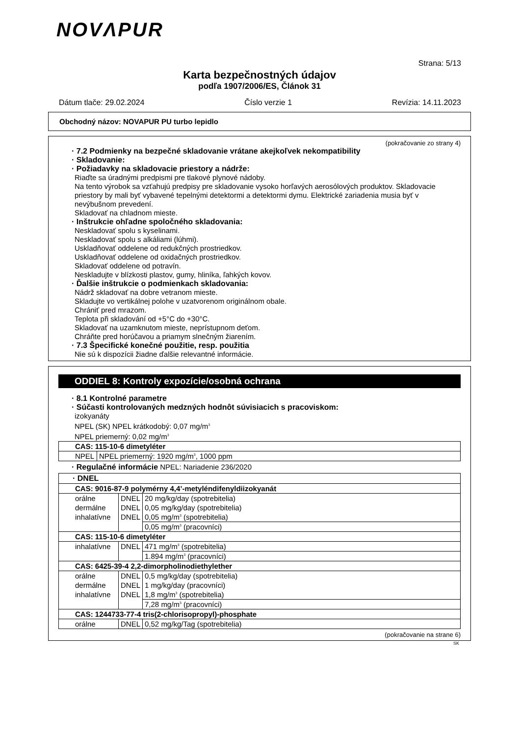NOVΛPUR
Strana: 5/13
Karta bezpečnostných údajov
podľa 1907/2006/ES, Článok 31
Dátum tlače: 29.02.2024 Číslo verzie 1 Revízia: 14.11.2023
Obchodný názov: NOVAPUR PU turbo lepidlo
(pokračovanie zo strany 4)
· 7.2 Podmienky na bezpečné skladovanie vrátane akejkoľvek nekompatibility
· Skladovanie:
· Požiadavky na skladovacie priestory a nádrže:
Riaďte sa úradnými predpismi pre tlakové plynové nádoby.
Na tento výrobok sa vzťahujú predpisy pre skladovanie vysoko horľavých aerosólových produktov. Skladovacie priestory by mali byť vybavené tepelnými detektormi a detektormi dymu. Elektrické zariadenia musia byť v nevýbušnom prevedení.
Skladovať na chladnom mieste.
· Inštrukcie ohľadne spoločného skladovania:
Neskladovať spolu s kyselinami.
Neskladovať spolu s alkáliami (lúhmi).
Uskladňovať oddelene od redukčných prostriedkov.
Uskladňovať oddelene od oxidačných prostriedkov.
Skladovať oddelene od potravín.
Neskladujte v blízkosti plastov, gumy, hliníka, ľahkých kovov.
· Ďalšie inštrukcie o podmienkach skladovania:
Nádrž skladovať na dobre vetranom mieste.
Skladujte vo vertikálnej polohe v uzatvorenom originálnom obale.
Chrániť pred mrazom.
Teplota při skladování od +5°C do +30°C.
Skladovať na uzamknutom mieste, neprístupnom deťom.
Chráňte pred horúčavou a priamym slnečným žiarením.
· 7.3 Špecifické konečné použitie, resp. použitia
Nie sú k dispozícii žiadne ďalšie relevantné informácie.
ODDIEL 8: Kontroly expozície/osobná ochrana
· 8.1 Kontrolné parametre
· Súčasti kontrolovaných medzných hodnôt súvisiacich s pracoviskom:
izokyanáty
NPEL (SK) NPEL krátkodobý: 0,07 mg/m<sup>3</sup>
NPEL priemerný: 0,02 mg/m<sup>3</sup>
| CAS: 115-10-6 dimetyléter | |
| NPEL | NPEL priemerný: 1920 mg/m<sup>3</sup>, 1000 ppm |
· Regulačné informácie NPEL: Nariadenie 236/2020
| · DNEL | | |
| CAS: 9016-87-9 polymérny 4,4’-metyléndifenyldiizokyanát | | |
| orálne | DNEL | 20 mg/kg/day (spotrebitelia) |
| dermálne | DNEL | 0,05 mg/kg/day (spotrebitelia) |
| inhalatívne | DNEL | 0,05 mg/m<sup>3</sup> (spotrebitelia) |
| | | 0,05 mg/m<sup>3</sup> (pracovníci) |
| CAS: 115-10-6 dimetyléter | | |
| inhalatívne | DNEL | 471 mg/m<sup>3</sup> (spotrebitelia) |
| | | 1.894 mg/m<sup>3</sup> (pracovníci) |
| CAS: 6425-39-4 2,2-dimorpholinodiethylether | | |
| orálne | DNEL | 0,5 mg/kg/day (spotrebitelia) |
| dermálne | DNEL | 1 mg/kg/day (pracovníci) |
| inhalatívne | DNEL | 1,8 mg/m<sup>3</sup> (spotrebitelia) |
| | | 7,28 mg/m<sup>3</sup> (pracovníci) |
| CAS: 1244733-77-4 tris(2-chlorisopropyl)-phosphate | | |
| orálne | DNEL | 0,52 mg/kg/Tag (spotrebitelia) |
(pokračovanie na strane 6)
SK